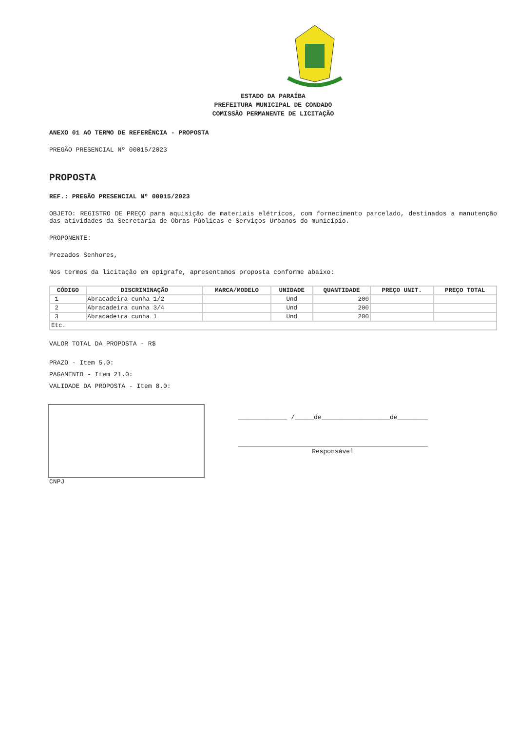ESTADO DA PARAÍBA
PREFEITURA MUNICIPAL DE CONDADO
COMISSÃO PERMANENTE DE LICITAÇÃO
ANEXO 01 AO TERMO DE REFERÊNCIA - PROPOSTA
PREGÃO PRESENCIAL Nº 00015/2023
PROPOSTA
REF.: PREGÃO PRESENCIAL Nº 00015/2023
OBJETO: REGISTRO DE PREÇO para aquisição de materiais elétricos, com fornecimento parcelado, destinados a manutenção das atividades da Secretaria de Obras Públicas e Serviços Urbanos do município.
PROPONENTE:
Prezados Senhores,
Nos termos da licitação em epígrafe, apresentamos proposta conforme abaixo:
| CÓDIGO | DISCRIMINAÇÃO | MARCA/MODELO | UNIDADE | QUANTIDADE | PREÇO UNIT. | PREÇO TOTAL |
| --- | --- | --- | --- | --- | --- | --- |
| 1 | Abracadeira cunha 1/2 | | Und | 200 | | |
| 2 | Abracadeira cunha 3/4 | | Und | 200 | | |
| 3 | Abracadeira cunha 1 | | Und | 200 | | |
| Etc. | | | | | | |
VALOR TOTAL DA PROPOSTA - R$
PRAZO - Item 5.0:
PAGAMENTO - Item 21.0:
VALIDADE DA PROPOSTA - Item 8.0:
_____________ /_____de__________________de________
__________________________________________________
Responsável
CNPJ